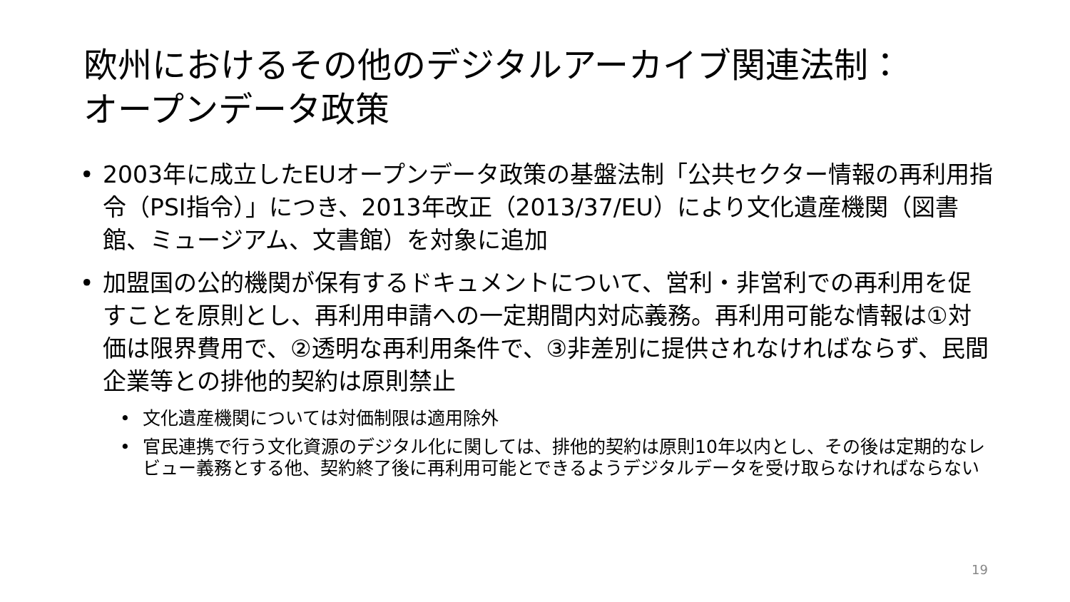欧州におけるその他のデジタルアーカイブ関連法制：
オープンデータ政策
• 2003年に成立したEUオープンデータ政策の基盤法制「公共セクター情報の再利用指令（PSI指令）」につき、2013年改正（2013/37/EU）により文化遺産機関（図書館、ミュージアム、文書館）を対象に追加
• 加盟国の公的機関が保有するドキュメントについて、営利・非営利での再利用を促すことを原則とし、再利用申請への一定期間内対応義務。再利用可能な情報は①対価は限界費用で、②透明な再利用条件で、③非差別に提供されなければならず、民間企業等との排他的契約は原則禁止
• 文化遺産機関については対価制限は適用除外
• 官民連携で行う文化資源のデジタル化に関しては、排他的契約は原則10年以内とし、その後は定期的なレビュー義務とする他、契約終了後に再利用可能とできるようデジタルデータを受け取らなければならない
19